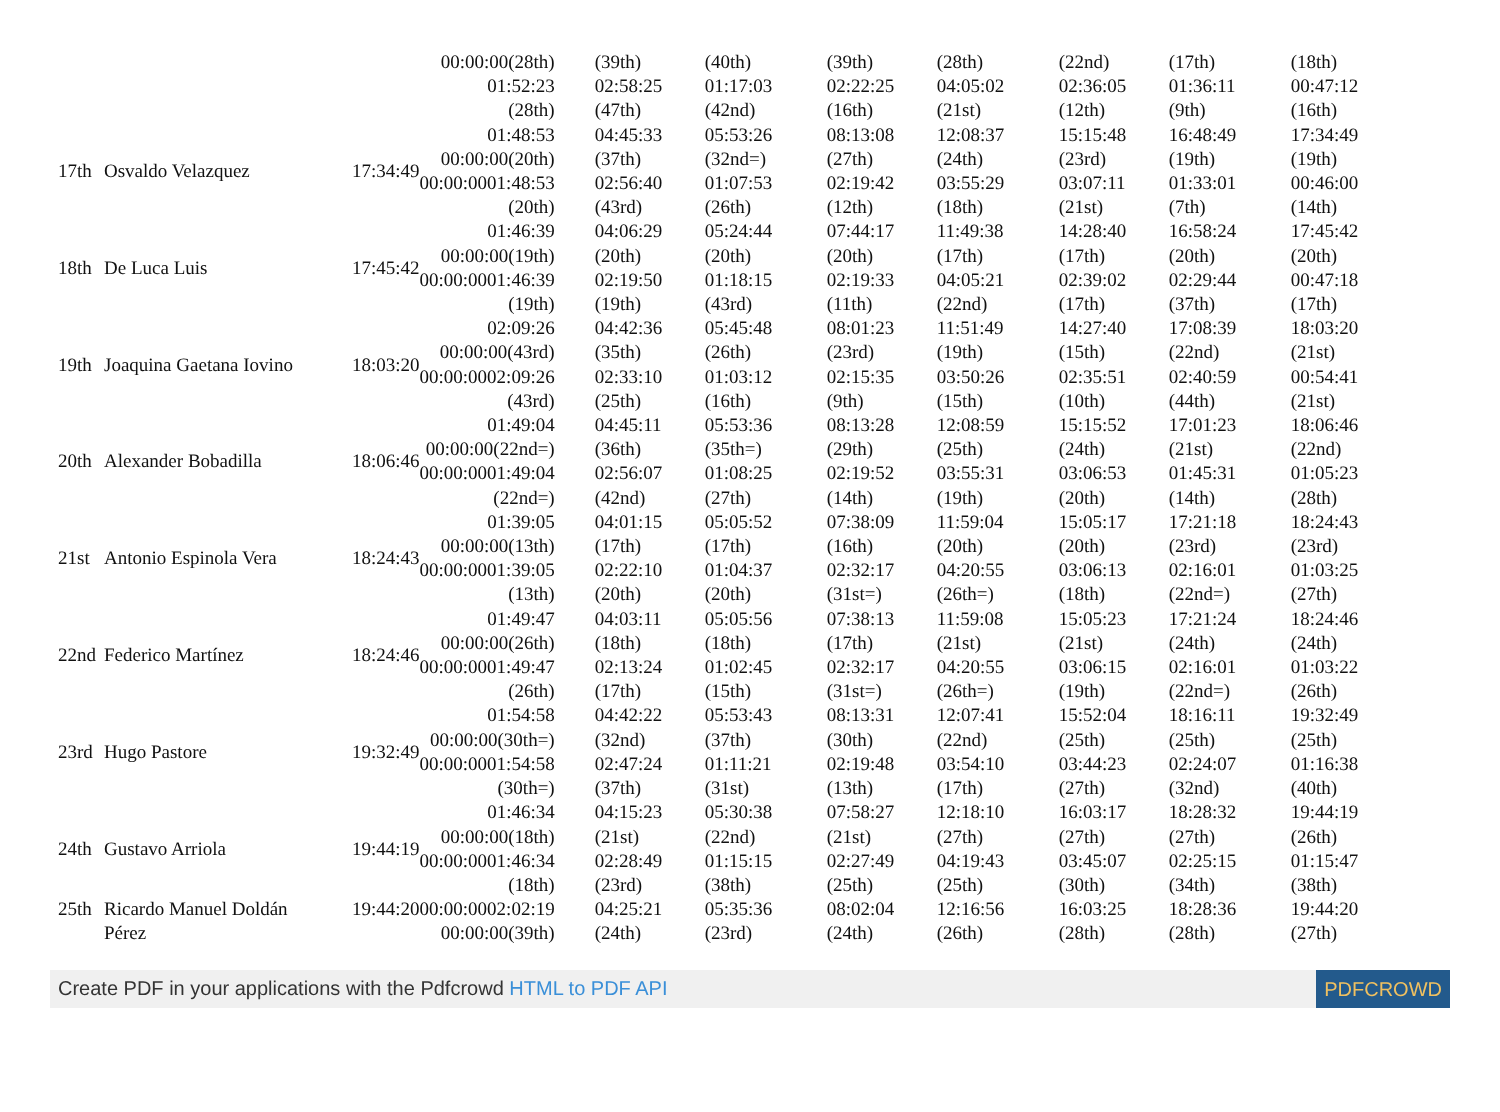| | | | 00:00:00(28th) 01:52:23 (28th) | (39th) 02:58:25 (47th) | (40th) 01:17:03 (42nd) | (39th) 02:22:25 (16th) | (28th) 04:05:02 (21st) | (22nd) 02:36:05 (12th) | (17th) 01:36:11 (9th) | (18th) 00:47:12 (16th) |
| 17th | Osvaldo Velazquez | 17:34:49 | 01:48:53 00:00:00(20th) 00:00:0001:48:53 (20th) | 04:45:33 (37th) 02:56:40 (43rd) | 05:53:26 (32nd=) 01:07:53 (26th) | 08:13:08 (27th) 02:19:42 (12th) | 12:08:37 (24th) 03:55:29 (18th) | 15:15:48 (23rd) 03:07:11 (21st) | 16:48:49 (19th) 01:33:01 (7th) | 17:34:49 (19th) 00:46:00 (14th) |
| 18th | De Luca Luis | 17:45:42 | 01:46:39 00:00:00(19th) 00:00:0001:46:39 (19th) | 04:06:29 (20th) 02:19:50 (19th) | 05:24:44 (20th) 01:18:15 (43rd) | 07:44:17 (20th) 02:19:33 (11th) | 11:49:38 (17th) 04:05:21 (22nd) | 14:28:40 (17th) 02:39:02 (17th) | 16:58:24 (20th) 02:29:44 (37th) | 17:45:42 (20th) 00:47:18 (17th) |
| 19th | Joaquina Gaetana Iovino | 18:03:20 | 02:09:26 00:00:00(43rd) 00:00:0002:09:26 (43rd) | 04:42:36 (35th) 02:33:10 (25th) | 05:45:48 (26th) 01:03:12 (16th) | 08:01:23 (23rd) 02:15:35 (9th) | 11:51:49 (19th) 03:50:26 (15th) | 14:27:40 (15th) 02:35:51 (10th) | 17:08:39 (22nd) 02:40:59 (44th) | 18:03:20 (21st) 00:54:41 (21st) |
| 20th | Alexander Bobadilla | 18:06:46 | 01:49:04 00:00:00(22nd=) 00:00:0001:49:04 (22nd=) | 04:45:11 (36th) 02:56:07 (42nd) | 05:53:36 (35th=) 01:08:25 (27th) | 08:13:28 (29th) 02:19:52 (14th) | 12:08:59 (25th) 03:55:31 (19th) | 15:15:52 (24th) 03:06:53 (20th) | 17:01:23 (21st) 01:45:31 (14th) | 18:06:46 (22nd) 01:05:23 (28th) |
| 21st | Antonio Espinola Vera | 18:24:43 | 01:39:05 00:00:00(13th) 00:00:0001:39:05 (13th) | 04:01:15 (17th) 02:22:10 (20th) | 05:05:52 (17th) 01:04:37 (20th) | 07:38:09 (16th) 02:32:17 (31st=) | 11:59:04 (20th) 04:20:55 (26th=) | 15:05:17 (20th) 03:06:13 (18th) | 17:21:18 (23rd) 02:16:01 (22nd=) | 18:24:43 (23rd) 01:03:25 (27th) |
| 22nd | Federico Martínez | 18:24:46 | 01:49:47 00:00:00(26th) 00:00:0001:49:47 (26th) | 04:03:11 (18th) 02:13:24 (17th) | 05:05:56 (18th) 01:02:45 (15th) | 07:38:13 (17th) 02:32:17 (31st=) | 11:59:08 (21st) 04:20:55 (26th=) | 15:05:23 (21st) 03:06:15 (19th) | 17:21:24 (24th) 02:16:01 (22nd=) | 18:24:46 (24th) 01:03:22 (26th) |
| 23rd | Hugo Pastore | 19:32:49 | 01:54:58 00:00:00(30th=) 00:00:0001:54:58 (30th=) | 04:42:22 (32nd) 02:47:24 (37th) | 05:53:43 (37th) 01:11:21 (31st) | 08:13:31 (30th) 02:19:48 (13th) | 12:07:41 (22nd) 03:54:10 (17th) | 15:52:04 (25th) 03:44:23 (27th) | 18:16:11 (25th) 02:24:07 (32nd) | 19:32:49 (25th) 01:16:38 (40th) |
| 24th | Gustavo Arriola | 19:44:19 | 01:46:34 00:00:00(18th) 00:00:0001:46:34 (18th) | 04:15:23 (21st) 02:28:49 (23rd) | 05:30:38 (22nd) 01:15:15 (38th) | 07:58:27 (21st) 02:27:49 (25th) | 12:18:10 (27th) 04:19:43 (25th) | 16:03:17 (27th) 03:45:07 (30th) | 18:28:32 (27th) 02:25:15 (34th) | 19:44:19 (26th) 01:15:47 (38th) |
| 25th | Ricardo Manuel Doldán Pérez | 19:44:20 | 00:00:0002:02:19 00:00:00(39th) | 04:25:21 (24th) | 05:35:36 (23rd) | 08:02:04 (24th) | 12:16:56 (26th) | 16:03:25 (28th) | 18:28:36 (28th) | 19:44:20 (27th) |
Create PDF in your applications with the Pdfcrowd HTML to PDF API PDFCROWD